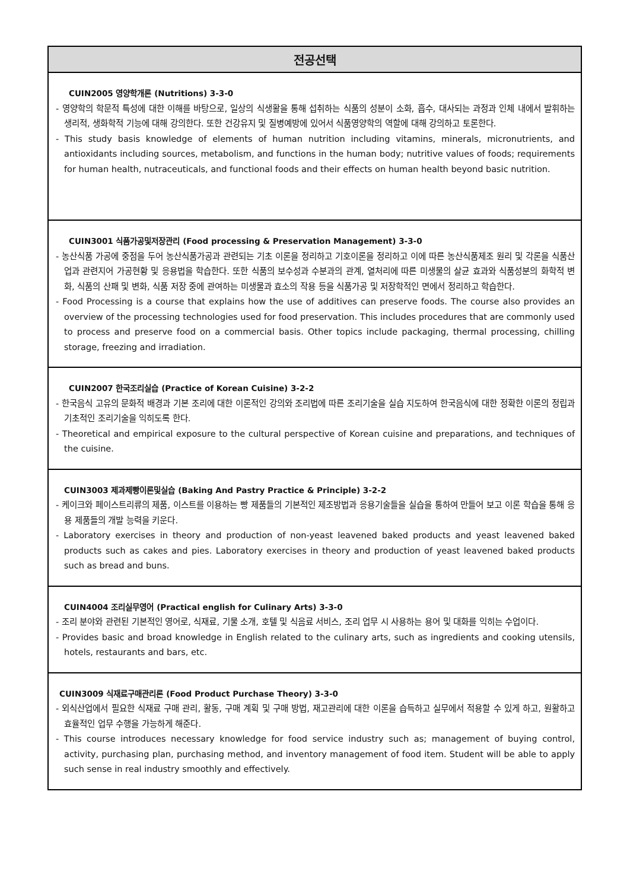| 전공선택 |
| --- |
| CUIN2005 영양학개론 (Nutritions) 3-3-0 - 영양학의 학문적 특성에 대한 이해를 바탕으로, 일상의 식생활을 통해 섭취하는 식품의 성분이 소화, 흡수, 대사되는 과정과 인체 내에서 발휘하는 생리적, 생화학적 기능에 대해 강의한다. 또한 건강유지 및 질병예방에 있어서 식품영양학의 역할에 대해 강의하고 토론한다. - This study basis knowledge of elements of human nutrition including vitamins, minerals, micronutrients, and antioxidants including sources, metabolism, and functions in the human body; nutritive values of foods; requirements for human health, nutraceuticals, and functional foods and their effects on human health beyond basic nutrition. |
| CUIN3001 식품가공및저장관리 (Food processing & Preservation Management) 3-3-0 - 농산식품 가공에 중점을 두어 농산식품가공과 관련되는 기초 이론을 정리하고 기호이론을 정리하고 이에 따른 농산식품제조 원리 및 각론을 식품산업과 관련지어 가공현황 및 응용법을 학습한다. 또한 식품의 보수성과 수분과의 관계, 열처리에 따른 미생물의 살균 효과와 식품성분의 화학적 변화, 식품의 산패 및 변화, 식품 저장 중에 관여하는 미생물과 효소의 작용 등을 식품가공 및 저장학적인 면에서 정리하고 학습한다. - Food Processing is a course that explains how the use of additives can preserve foods. The course also provides an overview of the processing technologies used for food preservation. This includes procedures that are commonly used to process and preserve food on a commercial basis. Other topics include packaging, thermal processing, chilling storage, freezing and irradiation. |
| CUIN2007 한국조리실습 (Practice of Korean Cuisine) 3-2-2 - 한국음식 고유의 문화적 배경과 기본 조리에 대한 이론적인 강의와 조리법에 따른 조리기술을 실습 지도하여 한국음식에 대한 정확한 이론의 정립과 기초적인 조리기술을 익히도록 한다. - Theoretical and empirical exposure to the cultural perspective of Korean cuisine and preparations, and techniques of the cuisine. |
| CUIN3003 제과제빵이론및실습 (Baking And Pastry Practice & Principle) 3-2-2 - 케이크와 페이스트리류의 제품, 이스트를 이용하는 빵 제품들의 기본적인 제조방법과 응용기술들을 실습을 통하여 만들어 보고 이론 학습을 통해 응용 제품들의 개발 능력을 키운다. - Laboratory exercises in theory and production of non-yeast leavened baked products and yeast leavened baked products such as cakes and pies. Laboratory exercises in theory and production of yeast leavened baked products such as bread and buns. |
| CUIN4004 조리실무영어 (Practical english for Culinary Arts) 3-3-0 - 조리 분야와 관련된 기본적인 영어로, 식재료, 기물 소개, 호텔 및 식음료 서비스, 조리 업무 시 사용하는 용어 및 대화를 익히는 수업이다. - Provides basic and broad knowledge in English related to the culinary arts, such as ingredients and cooking utensils, hotels, restaurants and bars, etc. |
| CUIN3009 식재료구매관리론 (Food Product Purchase Theory) 3-3-0 - 외식산업에서 필요한 식재료 구매 관리, 활동, 구매 계획 및 구매 방법, 재고관리에 대한 이론을 습득하고 실무에서 적용할 수 있게 하고, 원활하고 효율적인 업무 수행을 가능하게 해준다. - This course introduces necessary knowledge for food service industry such as; management of buying control, activity, purchasing plan, purchasing method, and inventory management of food item. Student will be able to apply such sense in real industry smoothly and effectively. |